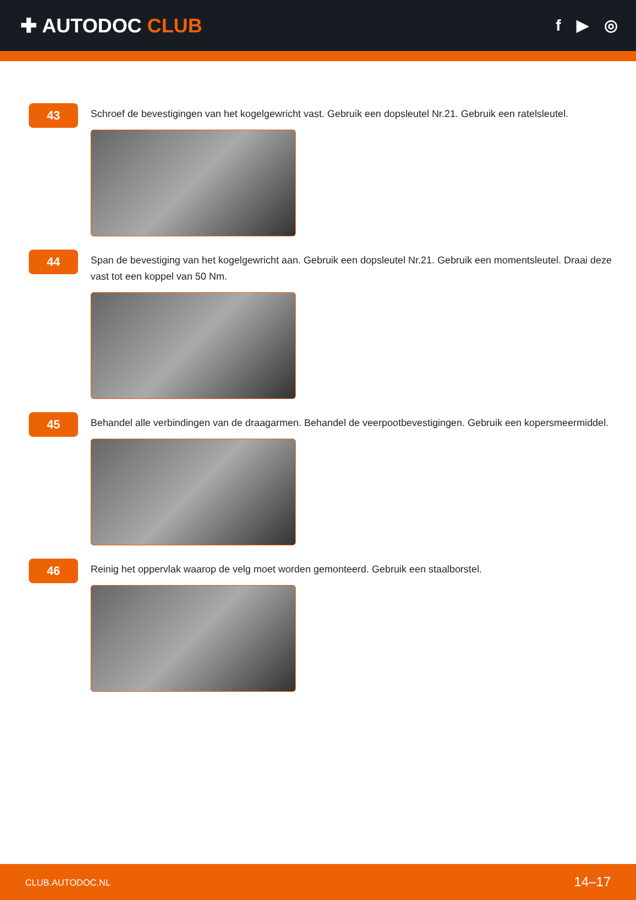✚ AUTODOC CLUB
f ▶ ◎
43
Schroef de bevestigingen van het kogelgewricht vast. Gebruik een dopsleutel Nr.21. Gebruik een ratelsleutel.
44
Span de bevestiging van het kogelgewricht aan. Gebruik een dopsleutel Nr.21. Gebruik een momentsleutel. Draai deze vast tot een koppel van 50 Nm.
45
Behandel alle verbindingen van de draagarmen. Behandel de veerpootbevestigingen. Gebruik een kopersmeermiddel.
46
Reinig het oppervlak waarop de velg moet worden gemonteerd. Gebruik een staalborstel.
CLUB.AUTODOC.NL 14–17